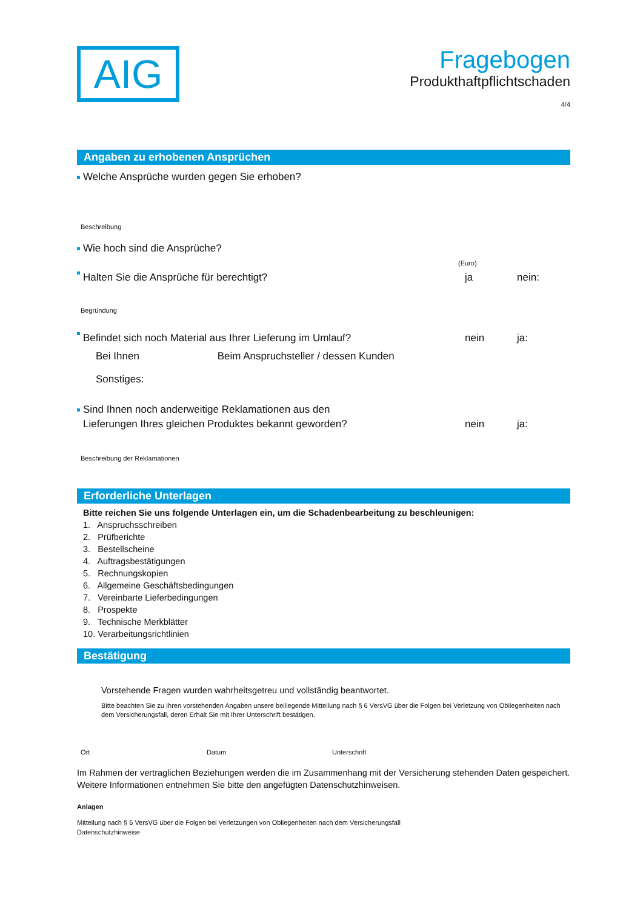AIG
Fragebogen
Produkthaftpflichtschaden
4/4
Angaben zu erhobenen Ansprüchen
Welche Ansprüche wurden gegen Sie erhoben?
Beschreibung
Wie hoch sind die Ansprüche?
(Euro)
Halten Sie die Ansprüche für berechtigt? ja nein:
Begründung
Befindet sich noch Material aus Ihrer Lieferung im Umlauf? nein ja:
Bei Ihnen Beim Anspruchsteller / dessen Kunden
Sonstiges:
Sind Ihnen noch anderweitige Reklamationen aus den
Lieferungen Ihres gleichen Produktes bekannt geworden? nein ja:
Beschreibung der Reklamationen
Erforderliche Unterlagen
Bitte reichen Sie uns folgende Unterlagen ein, um die Schadenbearbeitung zu beschleunigen:
1. Anspruchsschreiben
2. Prüfberichte
3. Bestellscheine
4. Auftragsbestätigungen
5. Rechnungskopien
6. Allgemeine Geschäftsbedingungen
7. Vereinbarte Lieferbedingungen
8. Prospekte
9. Technische Merkblätter
10. Verarbeitungsrichtlinien
Bestätigung
Vorstehende Fragen wurden wahrheitsgetreu und vollständig beantwortet.
Bitte beachten Sie zu Ihren vorstehenden Angaben unsere beiliegende Mitteilung nach § 6 VersVG über die Folgen bei Verletzung von Obliegenheiten nach dem Versicherungsfall, deren Erhalt Sie mit Ihrer Unterschrift bestätigen.
Ort Datum Unterschrift
Im Rahmen der vertraglichen Beziehungen werden die im Zusammenhang mit der Versicherung stehenden Daten gespeichert. Weitere Informationen entnehmen Sie bitte den angefügten Datenschutzhinweisen.
Anlagen
Mitteilung nach § 6 VersVG über die Folgen bei Verletzungen von Obliegenheiten nach dem Versicherungsfall
Datenschutzhinweise